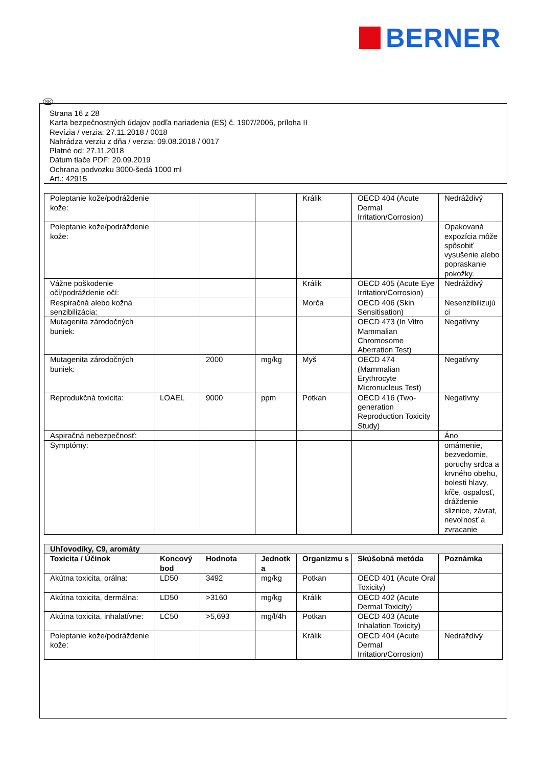BERNER
SK
Strana 16 z 28
Karta bezpečnostných údajov podľa nariadenia (ES) č. 1907/2006, príloha II
Revízia / verzia: 27.11.2018 / 0018
Nahrádza verziu z dňa / verzia: 09.08.2018 / 0017
Platné od: 27.11.2018
Dátum tlače PDF: 20.09.2019
Ochrana podvozku 3000-šedá 1000 ml
Art.: 42915
| Poleptanie kože/podráždenie kože: | | | | Králik | OECD 404 (Acute Dermal Irritation/Corrosion) | Nedráždivý |
| Poleptanie kože/podráždenie kože: | | | | | | Opakovaná expozícia môže spôsobiť vysušenie alebo popraskanie pokožky. |
| Vážne poškodenie očí/podráždenie očí: | | | | Králik | OECD 405 (Acute Eye Irritation/Corrosion) | Nedráždivý |
| Respiračná alebo kožná senzibilizácia: | | | | Morča | OECD 406 (Skin Sensitisation) | Nesenzibilizujú ci |
| Mutagenita zárodočných buniek: | | | | | OECD 473 (In Vitro Mammalian Chromosome Aberration Test) | Negatívny |
| Mutagenita zárodočných buniek: | | 2000 | mg/kg | Myš | OECD 474 (Mammalian Erythrocyte Micronucleus Test) | Negatívny |
| Reprodukčná toxicita: | LOAEL | 9000 | ppm | Potkan | OECD 416 (Two-generation Reproduction Toxicity Study) | Negatívny |
| Aspiračná nebezpečnosť: | | | | | | Áno |
| Symptómy: | | | | | | omámenie, bezvedomie, poruchy srdca a krvného obehu, bolesti hlavy, kŕče, ospalosť, dráždenie sliznice, závrat, nevoľnosť a zvracanie |
| Uhľovodíky, C9, aromáty | | | | | | |
| Toxicita / Účinok | Koncový bod | Hodnota | Jednotk a | Organizmu s | Skúšobná metóda | Poznámka |
| Akútna toxicita, orálna: | LD50 | 3492 | mg/kg | Potkan | OECD 401 (Acute Oral Toxicity) | |
| Akútna toxicita, dermálna: | LD50 | >3160 | mg/kg | Králik | OECD 402 (Acute Dermal Toxicity) | |
| Akútna toxicita, inhalatívne: | LC50 | >5,693 | mg/l/4h | Potkan | OECD 403 (Acute Inhalation Toxicity) | |
| Poleptanie kože/podráždenie kože: | | | | Králik | OECD 404 (Acute Dermal Irritation/Corrosion) | Nedráždivý |